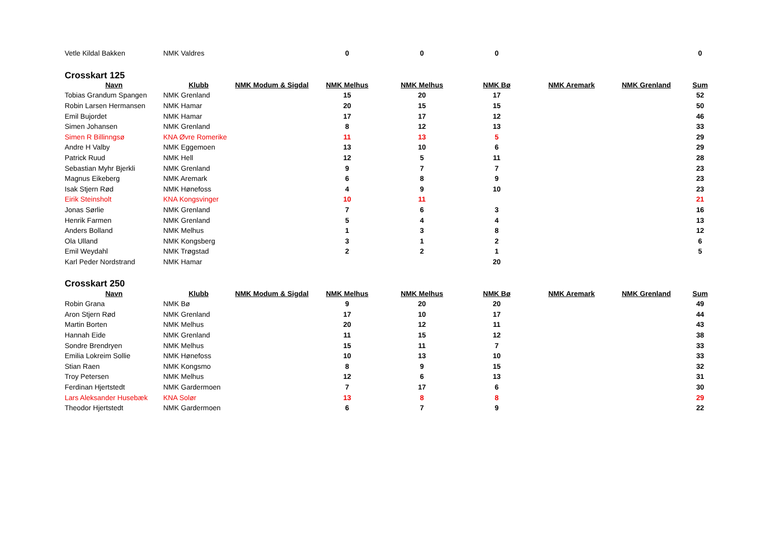| Vetle Kildal Bakken | NMK Valdres | | 0 | 0 | 0 | | | 0 |
Crosskart 125
| Navn | Klubb | NMK Modum & Sigdal | NMK Melhus | NMK Melhus | NMK Bø | NMK Aremark | NMK Grenland | Sum |
| --- | --- | --- | --- | --- | --- | --- | --- | --- |
| Tobias Grandum Spangen | NMK Grenland | | 15 | 20 | 17 | | | 52 |
| Robin Larsen Hermansen | NMK Hamar | | 20 | 15 | 15 | | | 50 |
| Emil Bujordet | NMK Hamar | | 17 | 17 | 12 | | | 46 |
| Simen Johansen | NMK Grenland | | 8 | 12 | 13 | | | 33 |
| Simen R Billinngsø | KNA Øvre Romerike | | 11 | 13 | 5 | | | 29 |
| Andre H Valby | NMK Eggemoen | | 13 | 10 | 6 | | | 29 |
| Patrick Ruud | NMK Hell | | 12 | 5 | 11 | | | 28 |
| Sebastian Myhr Bjerkli | NMK Grenland | | 9 | 7 | 7 | | | 23 |
| Magnus Eikeberg | NMK Aremark | | 6 | 8 | 9 | | | 23 |
| Isak Stjern Rød | NMK Hønefoss | | 4 | 9 | 10 | | | 23 |
| Eirik Steinsholt | KNA Kongsvinger | | 10 | 11 | | | | 21 |
| Jonas Sørlie | NMK Grenland | | 7 | 6 | 3 | | | 16 |
| Henrik Farmen | NMK Grenland | | 5 | 4 | 4 | | | 13 |
| Anders Bolland | NMK Melhus | | 1 | 3 | 8 | | | 12 |
| Ola Ulland | NMK Kongsberg | | 3 | 1 | 2 | | | 6 |
| Emil Weydahl | NMK Trøgstad | | 2 | 2 | 1 | | | 5 |
| Karl Peder Nordstrand | NMK Hamar | | | | 20 | | | |
Crosskart 250
| Navn | Klubb | NMK Modum & Sigdal | NMK Melhus | NMK Melhus | NMK Bø | NMK Aremark | NMK Grenland | Sum |
| --- | --- | --- | --- | --- | --- | --- | --- | --- |
| Robin Grana | NMK Bø | | 9 | 20 | 20 | | | 49 |
| Aron Stjern Rød | NMK Grenland | | 17 | 10 | 17 | | | 44 |
| Martin Borten | NMK Melhus | | 20 | 12 | 11 | | | 43 |
| Hannah Eide | NMK Grenland | | 11 | 15 | 12 | | | 38 |
| Sondre Brendryen | NMK Melhus | | 15 | 11 | 7 | | | 33 |
| Emilia Lokreim Sollie | NMK Hønefoss | | 10 | 13 | 10 | | | 33 |
| Stian Raen | NMK Kongsmo | | 8 | 9 | 15 | | | 32 |
| Troy Petersen | NMK Melhus | | 12 | 6 | 13 | | | 31 |
| Ferdinan Hjertstedt | NMK Gardermoen | | 7 | 17 | 6 | | | 30 |
| Lars Aleksander Husebæk | KNA Solør | | 13 | 8 | 8 | | | 29 |
| Theodor Hjertstedt | NMK Gardermoen | | 6 | 7 | 9 | | | 22 |